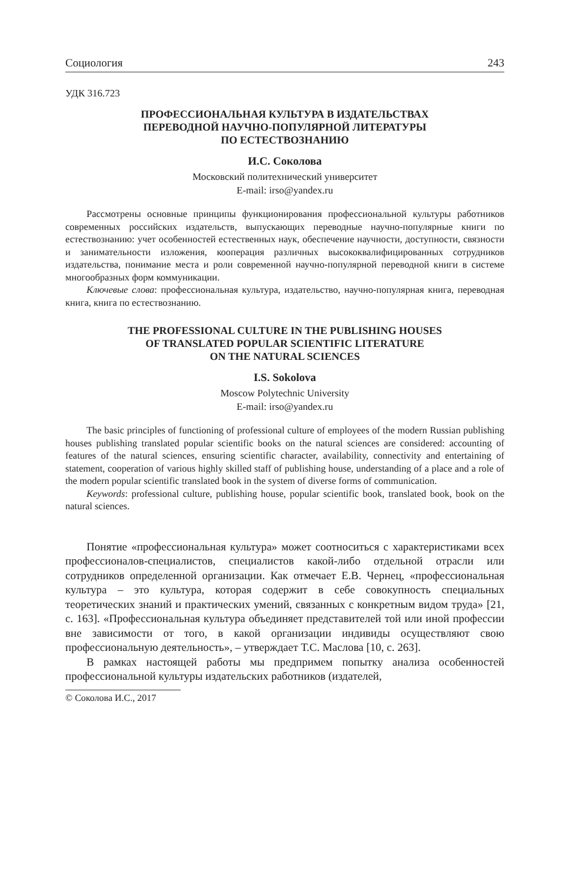Социология 243
УДК 316.723
ПРОФЕССИОНАЛЬНАЯ КУЛЬТУРА В ИЗДАТЕЛЬСТВАХ
ПЕРЕВОДНОЙ НАУЧНО-ПОПУЛЯРНОЙ ЛИТЕРАТУРЫ
ПО ЕСТЕСТВОЗНАНИЮ
И.С. Соколова
Московский политехнический университет
E-mail: irso@yandex.ru
Рассмотрены основные принципы функционирования профессиональной культуры работников современных российских издательств, выпускающих переводные научно-популярные книги по естествознанию: учет особенностей естественных наук, обеспечение научности, доступности, связности и занимательности изложения, кооперация различных высококвалифицированных сотрудников издательства, понимание места и роли современной научно-популярной переводной книги в системе многообразных форм коммуникации.
Ключевые слова: профессиональная культура, издательство, научно-популярная книга, переводная книга, книга по естествознанию.
THE PROFESSIONAL CULTURE IN THE PUBLISHING HOUSES
OF TRANSLATED POPULAR SCIENTIFIC LITERATURE
ON THE NATURAL SCIENCES
I.S. Sokolova
Moscow Polytechnic University
E-mail: irso@yandex.ru
The basic principles of functioning of professional culture of employees of the modern Russian publishing houses publishing translated popular scientific books on the natural sciences are considered: accounting of features of the natural sciences, ensuring scientific character, availability, connectivity and entertaining of statement, cooperation of various highly skilled staff of publishing house, understanding of a place and a role of the modern popular scientific translated book in the system of diverse forms of communication.
Keywords: professional culture, publishing house, popular scientific book, translated book, book on the natural sciences.
Понятие «профессиональная культура» может соотноситься с характеристиками всех профессионалов-специалистов, специалистов какой-либо отдельной отрасли или сотрудников определенной организации. Как отмечает Е.В. Чернец, «профессиональная культура – это культура, которая содержит в себе совокупность специальных теоретических знаний и практических умений, связанных с конкретным видом труда» [21, с. 163]. «Профессиональная культура объединяет представителей той или иной профессии вне зависимости от того, в какой организации индивиды осуществляют свою профессиональную деятельность», – утверждает Т.С. Маслова [10, с. 263].
В рамках настоящей работы мы предпримем попытку анализа особенностей профессиональной культуры издательских работников (издателей,
© Соколова И.С., 2017